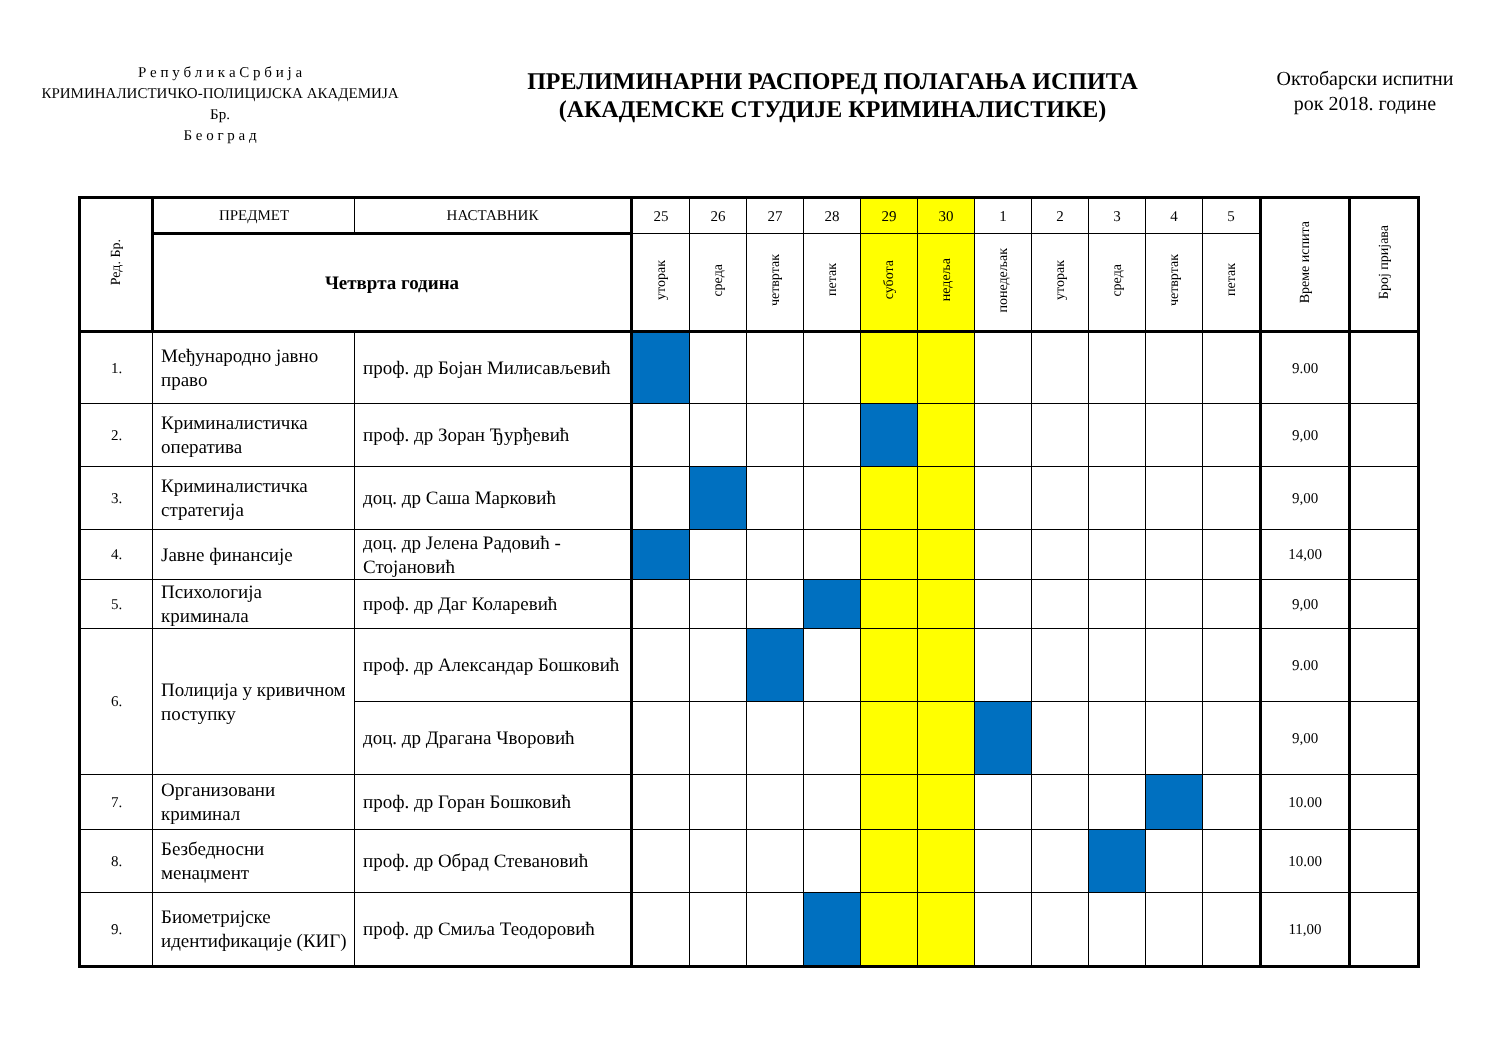Р е п у б л и к а С р б и ј а
КРИМИНАЛИСТИЧКО-ПОЛИЦИЈСКА АКАДЕМИЈА
Бр.
Б е о г р а д
ПРЕЛИМИНАРНИ РАСПОРЕД ПОЛАГАЊА ИСПИТА
(АКАДЕМСКЕ СТУДИЈЕ КРИМИНАЛИСТИКЕ)
Октобарски испитни
рок 2018. године
| Ред. Бр. | ПРЕДМЕТ | НАСТАВНИК | 25 | 26 | 27 | 28 | 29 | 30 | 1 | 2 | 3 | 4 | 5 | Време испита | Број пријава |
| --- | --- | --- | --- | --- | --- | --- | --- | --- | --- | --- | --- | --- | --- | --- | --- |
| | Четврта година | | уторак | среда | четвртак | петак | субота | недеља | понедељак | уторак | среда | четвртак | петак | | |
| 1. | Међународно јавно право | проф. др Бојан Милисављевић | | | | | | | | | | | | 9.00 | |
| 2. | Криминалистичка оператива | проф. др Зоран Ђурђевић | | | | | | | | | | | | 9,00 | |
| 3. | Криминалистичка стратегија | доц. др Саша Марковић | | | | | | | | | | | | 9,00 | |
| 4. | Јавне финансије | доц. др Јелена Радовић - Стојановић | | | | | | | | | | | | 14,00 | |
| 5. | Психологија криминала | проф. др Даг Коларевић | | | | | | | | | | | | 9,00 | |
| 6. | Полиција у кривичном поступку | проф. др Александар Бошковић | | | | | | | | | | | | 9.00 | |
| | | доц. др Драгана Чворовић | | | | | | | | | | | | 9,00 | |
| 7. | Организовани криминал | проф. др Горан Бошковић | | | | | | | | | | | | 10.00 | |
| 8. | Безбедносни менаџмент | проф. др Обрад Стевановић | | | | | | | | | | | | 10.00 | |
| 9. | Биометријске идентификације (КИГ) | проф. др Смиља Теодоровић | | | | | | | | | | | | 11,00 | |